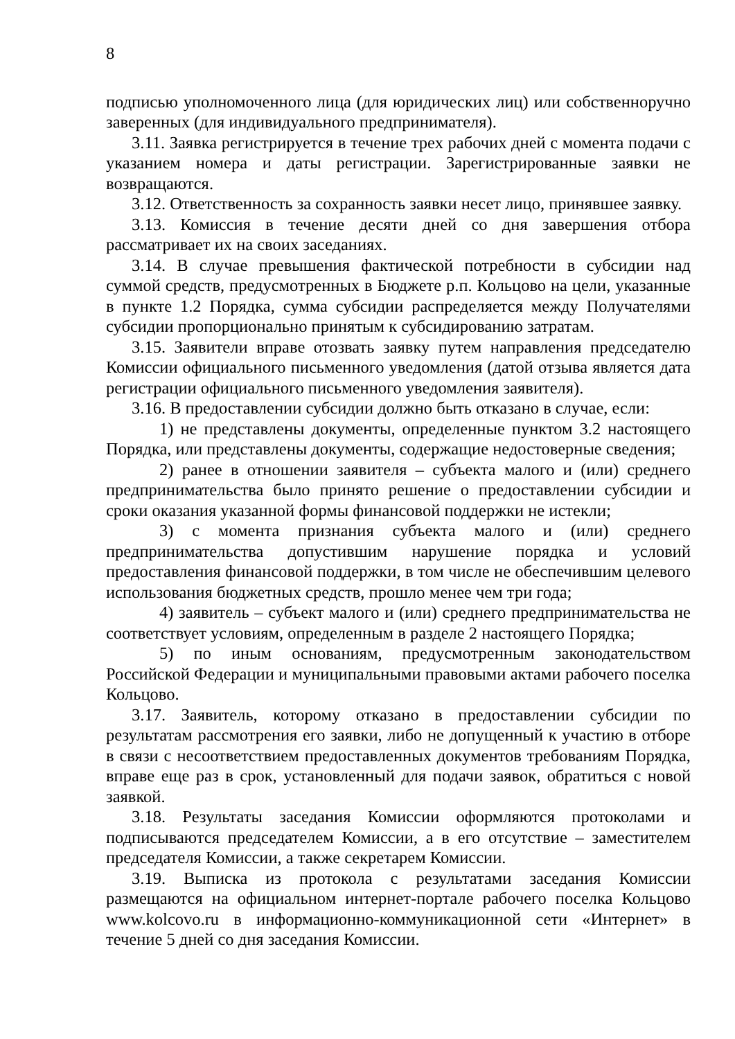8
подписью уполномоченного лица (для юридических лиц) или собственноручно заверенных (для индивидуального предпринимателя).
3.11. Заявка регистрируется в течение трех рабочих дней с момента подачи с указанием номера и даты регистрации. Зарегистрированные заявки не возвращаются.
3.12. Ответственность за сохранность заявки несет лицо, принявшее заявку.
3.13. Комиссия в течение десяти дней со дня завершения отбора рассматривает их на своих заседаниях.
3.14. В случае превышения фактической потребности в субсидии над суммой средств, предусмотренных в Бюджете р.п. Кольцово на цели, указанные в пункте 1.2 Порядка, сумма субсидии распределяется между Получателями субсидии пропорционально принятым к субсидированию затратам.
3.15. Заявители вправе отозвать заявку путем направления председателю Комиссии официального письменного уведомления (датой отзыва является дата регистрации официального письменного уведомления заявителя).
3.16. В предоставлении субсидии должно быть отказано в случае, если:
1) не представлены документы, определенные пунктом 3.2 настоящего Порядка, или представлены документы, содержащие недостоверные сведения;
2) ранее в отношении заявителя – субъекта малого и (или) среднего предпринимательства было принято решение о предоставлении субсидии и сроки оказания указанной формы финансовой поддержки не истекли;
3) с момента признания субъекта малого и (или) среднего предпринимательства допустившим нарушение порядка и условий предоставления финансовой поддержки, в том числе не обеспечившим целевого использования бюджетных средств, прошло менее чем три года;
4) заявитель – субъект малого и (или) среднего предпринимательства не соответствует условиям, определенным в разделе 2 настоящего Порядка;
5) по иным основаниям, предусмотренным законодательством Российской Федерации и муниципальными правовыми актами рабочего поселка Кольцово.
3.17. Заявитель, которому отказано в предоставлении субсидии по результатам рассмотрения его заявки, либо не допущенный к участию в отборе в связи с несоответствием предоставленных документов требованиям Порядка, вправе еще раз в срок, установленный для подачи заявок, обратиться с новой заявкой.
3.18. Результаты заседания Комиссии оформляются протоколами и подписываются председателем Комиссии, а в его отсутствие – заместителем председателя Комиссии, а также секретарем Комиссии.
3.19. Выписка из протокола с результатами заседания Комиссии размещаются на официальном интернет-портале рабочего поселка Кольцово www.kolcovo.ru в информационно-коммуникационной сети «Интернет» в течение 5 дней со дня заседания Комиссии.